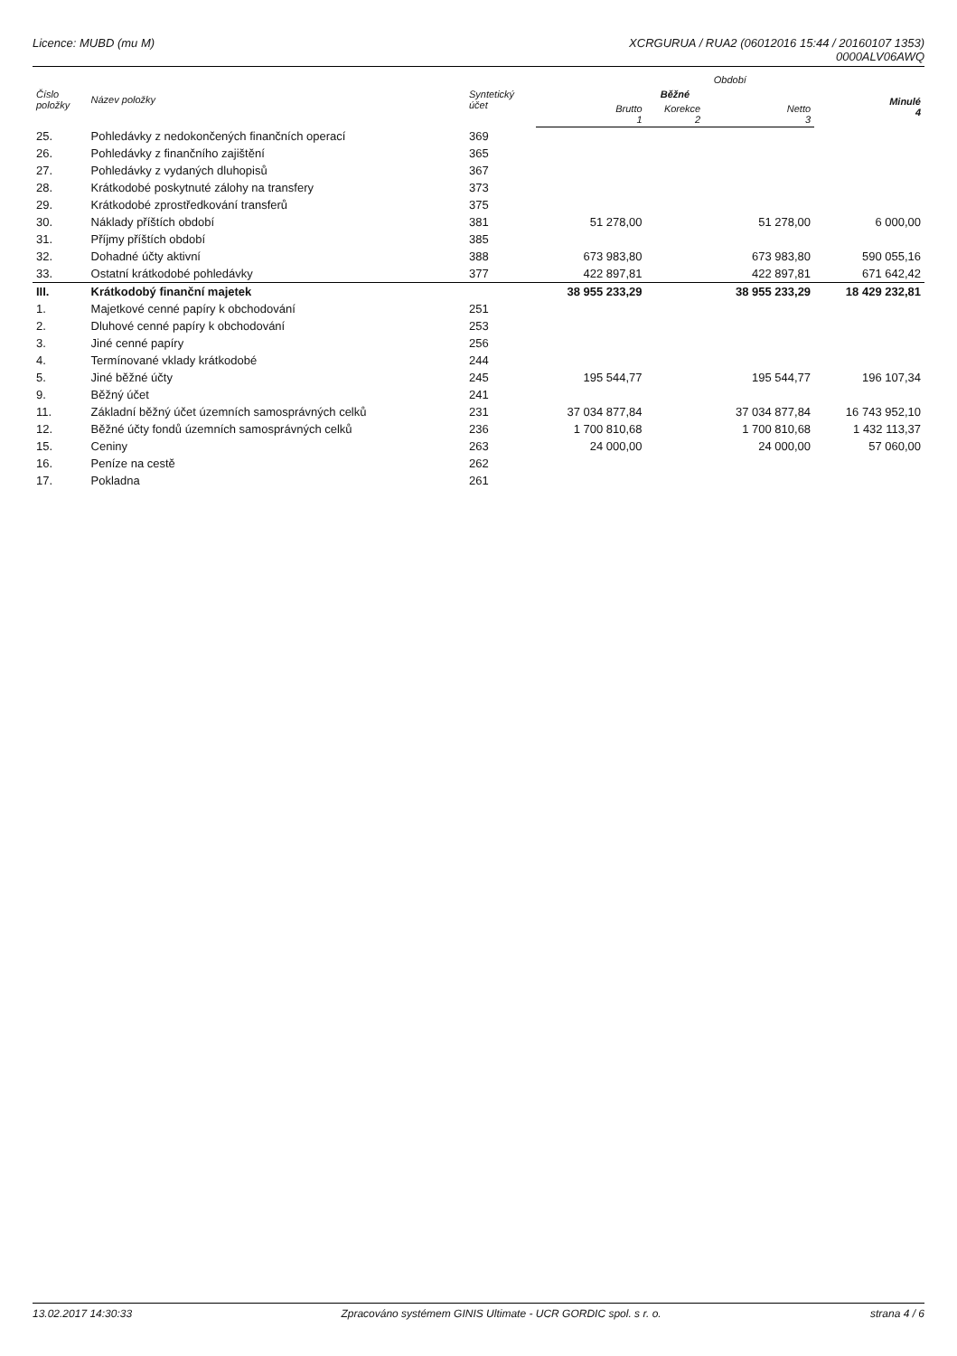Licence: MUBD (mu M) XCRGURUA / RUA2 (06012016 15:44 / 20160107 1353)
0000ALV06AWQ
| Číslo položky | Název položky | Syntetický účet | Období | | | |
| --- | --- | --- | --- | --- | --- | --- |
| | | | Běžné | | | Minulé 4 |
| | | | Brutto 1 | Korekce 2 | Netto 3 | |
| 25. | Pohledávky z nedokončených finančních operací | 369 | | | | |
| 26. | Pohledávky z finančního zajištění | 365 | | | | |
| 27. | Pohledávky z vydaných dluhopisů | 367 | | | | |
| 28. | Krátkodobé poskytnuté zálohy na transfery | 373 | | | | |
| 29. | Krátkodobé zprostředkování transferů | 375 | | | | |
| 30. | Náklady příštích období | 381 | 51 278,00 | | 51 278,00 | 6 000,00 |
| 31. | Příjmy příštích období | 385 | | | | |
| 32. | Dohadné účty aktivní | 388 | 673 983,80 | | 673 983,80 | 590 055,16 |
| 33. | Ostatní krátkodobé pohledávky | 377 | 422 897,81 | | 422 897,81 | 671 642,42 |
| III. | Krátkodobý finanční majetek | | 38 955 233,29 | | 38 955 233,29 | 18 429 232,81 |
| 1. | Majetkové cenné papíry k obchodování | 251 | | | | |
| 2. | Dluhové cenné papíry k obchodování | 253 | | | | |
| 3. | Jiné cenné papíry | 256 | | | | |
| 4. | Termínované vklady krátkodobé | 244 | | | | |
| 5. | Jiné běžné účty | 245 | 195 544,77 | | 195 544,77 | 196 107,34 |
| 9. | Běžný účet | 241 | | | | |
| 11. | Základní běžný účet územních samosprávných celků | 231 | 37 034 877,84 | | 37 034 877,84 | 16 743 952,10 |
| 12. | Běžné účty fondů územních samosprávných celků | 236 | 1 700 810,68 | | 1 700 810,68 | 1 432 113,37 |
| 15. | Ceniny | 263 | 24 000,00 | | 24 000,00 | 57 060,00 |
| 16. | Peníze na cestě | 262 | | | | |
| 17. | Pokladna | 261 | | | | |
13.02.2017 14:30:33 Zpracováno systémem GINIS Ultimate - UCR GORDIC spol. s r. o.
strana 4 / 6